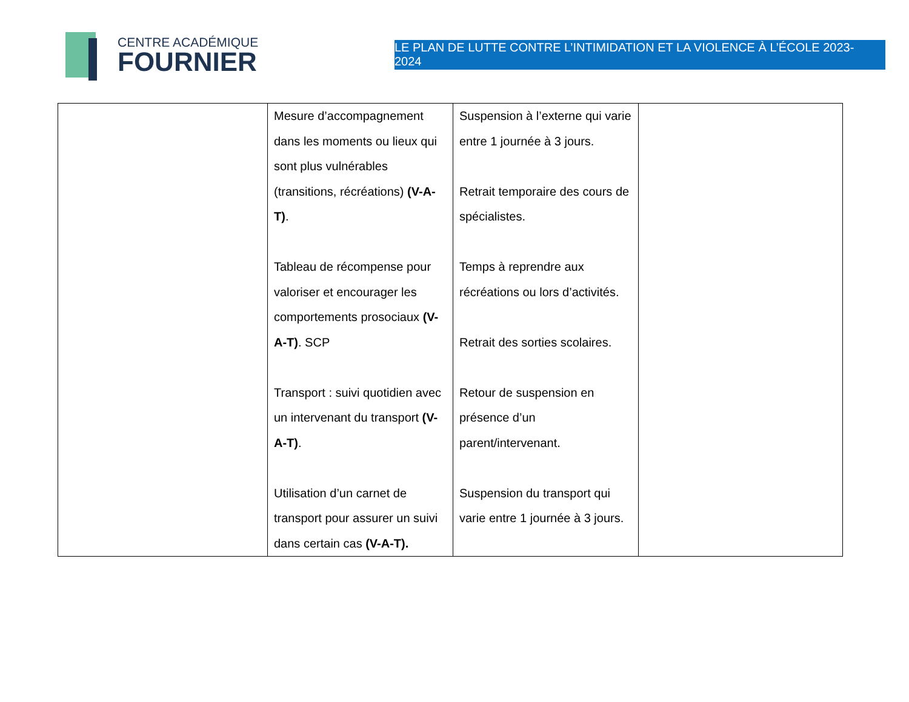CENTRE ACADÉMIQUE
FOURNIER
LE PLAN DE LUTTE CONTRE L’INTIMIDATION ET LA VIOLENCE À L’ÉCOLE 2023-2024
| | Mesure d’accompagnement dans les moments ou lieux qui sont plus vulnérables (transitions, récréations) (V-A-T) . Tableau de récompense pour valoriser et encourager les comportements prosociaux (V-A-T) . SCP Transport : suivi quotidien avec un intervenant du transport (V-A-T) . Utilisation d’un carnet de transport pour assurer un suivi dans certain cas (V-A-T). | Suspension à l’externe qui varie entre 1 journée à 3 jours. Retrait temporaire des cours de spécialistes. Temps à reprendre aux récréations ou lors d’activités. Retrait des sorties scolaires. Retour de suspension en présence d’un parent/intervenant. Suspension du transport qui varie entre 1 journée à 3 jours. | |